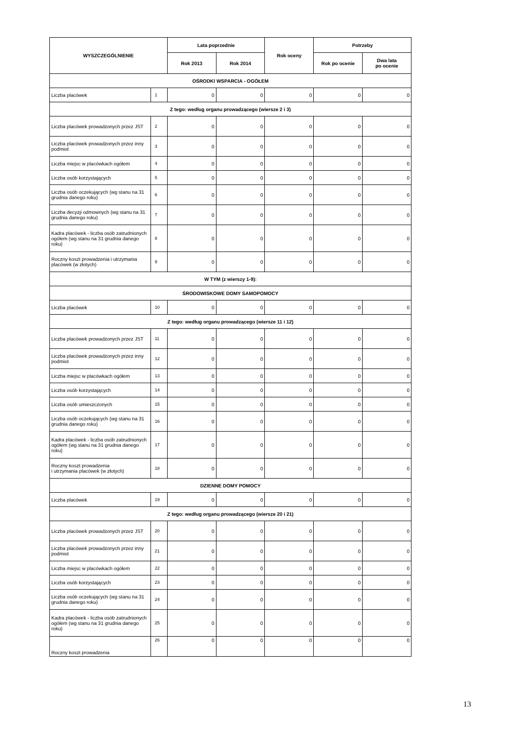| WYSZCZEGÓLNIENIE | | Lata poprzednie | | Rok oceny | Potrzeby | |
| --- | --- | --- | --- | --- | --- | --- |
| | | Rok 2013 | Rok 2014 | | Rok po ocenie | Dwa lata po ocenie |
| OŚRODKI WSPARCIA - OGÓŁEM | | | | | | |
| Liczba placówek | 1 | 0 | 0 | 0 | 0 | 0 |
| Z tego: według organu prowadzącego (wiersze 2 i 3) | | | | | | |
| Liczba placówek prowadzonych przez JST | 2 | 0 | 0 | 0 | 0 | 0 |
| Liczba placówek prowadzonych przez inny podmiot | 3 | 0 | 0 | 0 | 0 | 0 |
| Liczba miejsc w placówkach ogółem | 4 | 0 | 0 | 0 | 0 | 0 |
| Liczba osób korzystających | 5 | 0 | 0 | 0 | 0 | 0 |
| Liczba osób oczekujących (wg stanu na 31 grudnia danego roku) | 6 | 0 | 0 | 0 | 0 | 0 |
| Liczba decyzji odmownych (wg stanu na 31 grudnia danego roku) | 7 | 0 | 0 | 0 | 0 | 0 |
| Kadra placówek - liczba osób zatrudnionych ogółem (wg stanu na 31 grudnia danego roku) | 8 | 0 | 0 | 0 | 0 | 0 |
| Roczny koszt prowadzenia i utrzymania placówek (w złotych) | 9 | 0 | 0 | 0 | 0 | 0 |
| W TYM (z wierszy 1-9): | | | | | | |
| ŚRODOWISKOWE DOMY SAMOPOMOCY | | | | | | |
| Liczba placówek | 10 | 0 | 0 | 0 | 0 | 0 |
| Z tego: według organu prowadzącego (wiersze 11 i 12) | | | | | | |
| Liczba placówek prowadzonych przez JST | 11 | 0 | 0 | 0 | 0 | 0 |
| Liczba placówek prowadzonych przez inny podmiot | 12 | 0 | 0 | 0 | 0 | 0 |
| Liczba miejsc w placówkach ogółem | 13 | 0 | 0 | 0 | 0 | 0 |
| Liczba osób korzystających | 14 | 0 | 0 | 0 | 0 | 0 |
| Liczba osób umieszczonych | 15 | 0 | 0 | 0 | 0 | 0 |
| Liczba osób oczekujących (wg stanu na 31 grudnia danego roku) | 16 | 0 | 0 | 0 | 0 | 0 |
| Kadra placówek - liczba osób zatrudnionych ogółem (wg stanu na 31 grudnia danego roku) | 17 | 0 | 0 | 0 | 0 | 0 |
| Roczny koszt prowadzenia i utrzymania placówek (w złotych) | 18 | 0 | 0 | 0 | 0 | 0 |
| DZIENNE DOMY POMOCY | | | | | | |
| Liczba placówek | 19 | 0 | 0 | 0 | 0 | 0 |
| Z tego: według organu prowadzącego (wiersze 20 i 21) | | | | | | |
| Liczba placówek prowadzonych przez JST | 20 | 0 | 0 | 0 | 0 | 0 |
| Liczba placówek prowadzonych przez inny podmiot | 21 | 0 | 0 | 0 | 0 | 0 |
| Liczba miejsc w placówkach ogółem | 22 | 0 | 0 | 0 | 0 | 0 |
| Liczba osób korzystających | 23 | 0 | 0 | 0 | 0 | 0 |
| Liczba osób oczekujących (wg stanu na 31 grudnia danego roku) | 24 | 0 | 0 | 0 | 0 | 0 |
| Kadra placówek - liczba osób zatrudnionych ogółem (wg stanu na 31 grudnia danego roku) | 25 | 0 | 0 | 0 | 0 | 0 |
| Roczny koszt prowadzenia | 26 | 0 | 0 | 0 | 0 | 0 |
13